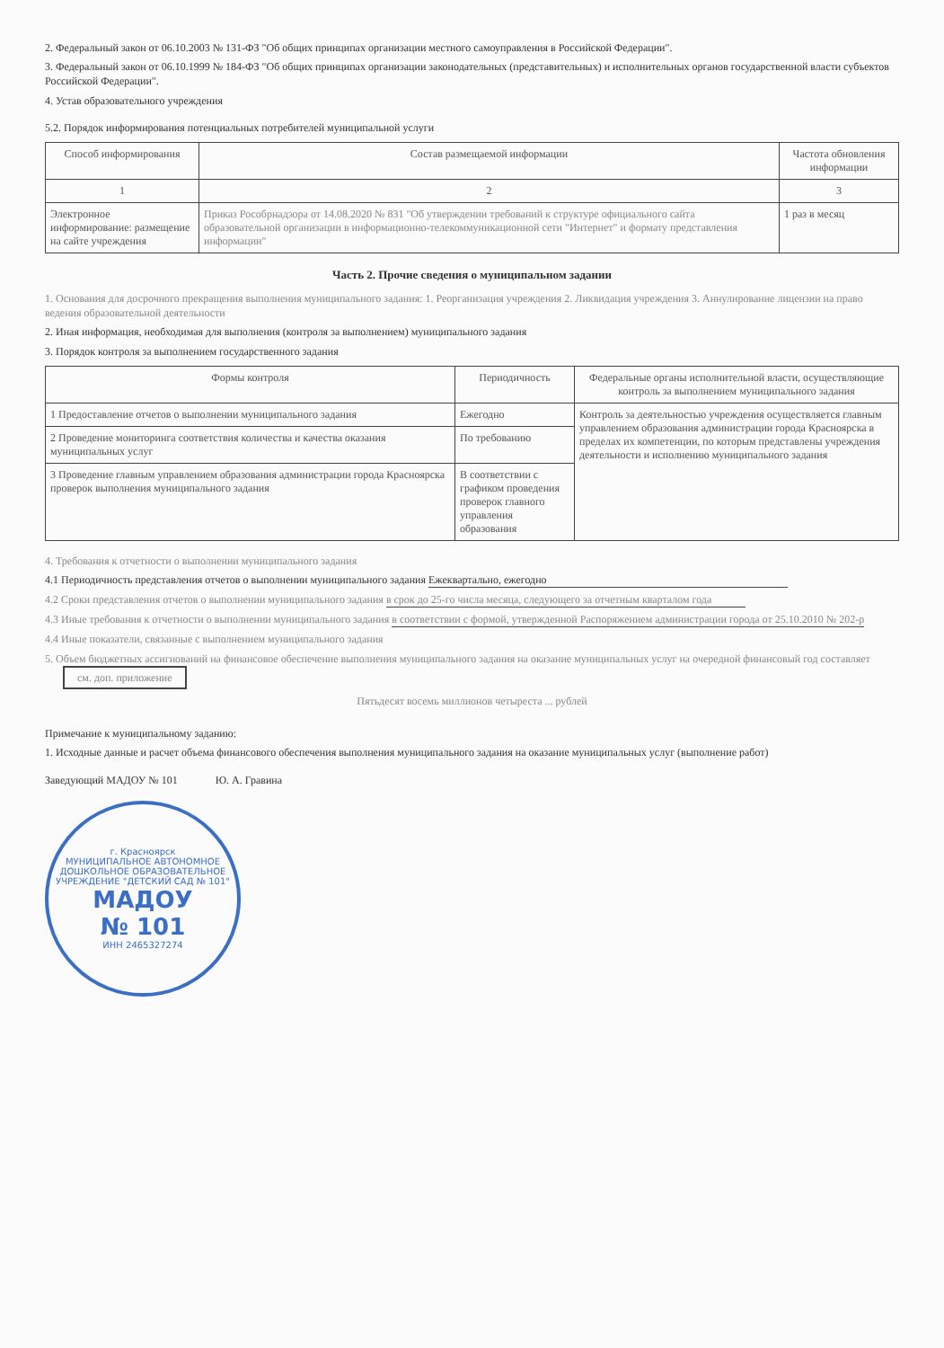2. Федеральный закон от 06.10.2003 № 131-ФЗ "Об общих принципах организации местного самоуправления в Российской Федерации".
3. Федеральный закон от 06.10.1999 № 184-ФЗ "Об общих принципах организации законодательных (представительных) и исполнительных органов государственной власти субъектов Российской Федерации".
4. Устав образовательного учреждения
5.2. Порядок информирования потенциальных потребителей муниципальной услуги
| Способ информирования | Состав размещаемой информации | Частота обновления информации |
| --- | --- | --- |
| 1 | 2 | 3 |
| Электронное информирование: размещение на сайте учреждения | Приказ Рособрнадзора от 14.08.2020 № 831 "Об утверждении требований к структуре официального сайта образовательной организации в информационно-телекоммуникационной сети "Интернет" и формату представления информации" | 1 раз в месяц |
Часть 2. Прочие сведения о муниципальном задании
1. Основания для досрочного прекращения выполнения муниципального задания: 1. Реорганизация учреждения 2. Ликвидация учреждения 3. Аннулирование лицензии на право ведения образовательной деятельности
2. Иная информация, необходимая для выполнения (контроля за выполнением) муниципального задания
3. Порядок контроля за выполнением государственного задания
| Формы контроля | Периодичность | Федеральные органы исполнительной власти, осуществляющие контроль за выполнением муниципального задания |
| --- | --- | --- |
| 1 Предоставление отчетов о выполнении муниципального задания | Ежегодно | Контроль за деятельностью учреждения осуществляется главным управлением образования администрации города Красноярска в пределах их компетенции, по которым представлены учреждения деятельности и исполнению муниципального задания |
| 2 Проведение мониторинга соответствия количества и качества оказания муниципальных услуг | По требованию | |
| 3 Проведение главным управлением образования администрации города Красноярска проверок выполнения муниципального задания | В соответствии с графиком проведения проверок главного управления образования | |
4. Требования к отчетности о выполнении муниципального задания
4.1 Периодичность представления отчетов о выполнении муниципального задания Ежеквартально, ежегодно
4.2 Сроки представления отчетов о выполнении муниципального задания в срок до 25-го числа месяца, следующего за отчетным кварталом года
4.3 Иные требования к отчетности о выполнении муниципального задания в соответствии с формой, утвержденной Распоряжением администрации города от 25.10.2010 № 202-р
4.4 Иные показатели, связанные с выполнением муниципального задания
5. Объем бюджетных ассигнований на финансовое обеспечение выполнения муниципального задания на оказание муниципальных услуг на очередной финансовый год составляет см. доп. приложение
Пятьдесят восемь миллионов четыреста ... рублей
Примечание к муниципальному заданию:
1. Исходные данные и расчет объема финансового обеспечения выполнения муниципального задания на оказание муниципальных услуг (выполнение работ)
Заведующий МАДОУ № 101 Ю. А. Гравина
г. Красноярск
МУНИЦИПАЛЬНОЕ АВТОНОМНОЕ ДОШКОЛЬНОЕ ОБРАЗОВАТЕЛЬНОЕ УЧРЕЖДЕНИЕ "ДЕТСКИЙ САД № 101"
МАДОУ
№ 101 ИНН 2465327274